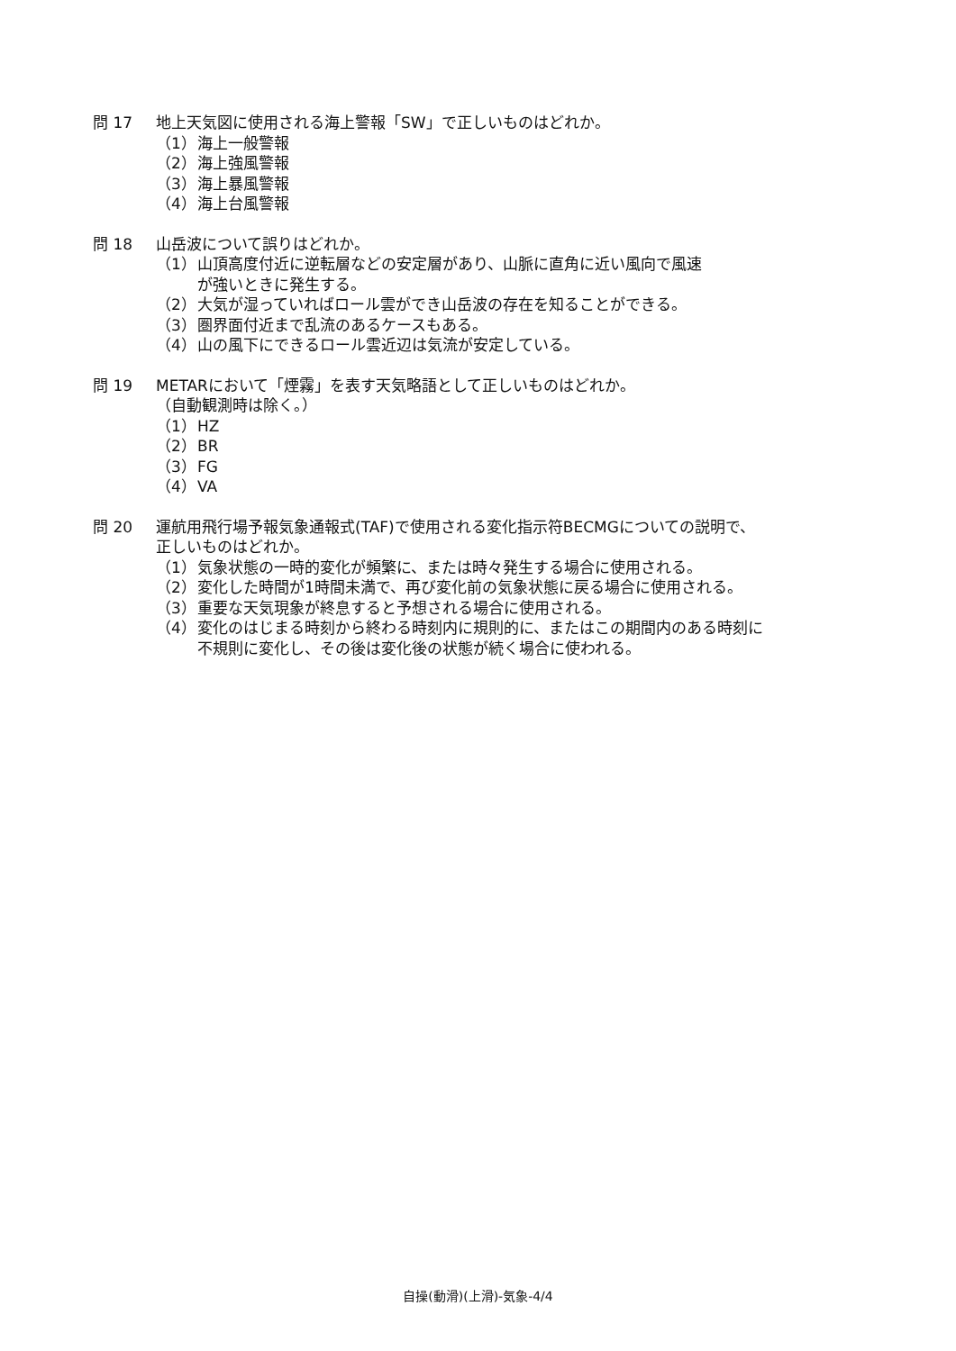問 17 地上天気図に使用される海上警報「SW」で正しいものはどれか。
（1） 海上一般警報
（2） 海上強風警報
（3） 海上暴風警報
（4） 海上台風警報
問 18 山岳波について誤りはどれか。
（1） 山頂高度付近に逆転層などの安定層があり、山脈に直角に近い風向で風速
が強いときに発生する。
（2） 大気が湿っていればロール雲ができ山岳波の存在を知ることができる。
（3） 圏界面付近まで乱流のあるケースもある。
（4） 山の風下にできるロール雲近辺は気流が安定している。
問 19 METARにおいて「煙霧」を表す天気略語として正しいものはどれか。
（自動観測時は除く。）
（1） HZ
（2） BR
（3） FG
（4） VA
問 20 運航用飛行場予報気象通報式(TAF)で使用される変化指示符BECMGについての説明で、
正しいものはどれか。
（1） 気象状態の一時的変化が頻繁に、または時々発生する場合に使用される。
（2） 変化した時間が1時間未満で、再び変化前の気象状態に戻る場合に使用される。
（3） 重要な天気現象が終息すると予想される場合に使用される。
（4） 変化のはじまる時刻から終わる時刻内に規則的に、またはこの期間内のある時刻に
不規則に変化し、その後は変化後の状態が続く場合に使われる。
自操(動滑)(上滑)-気象-4/4